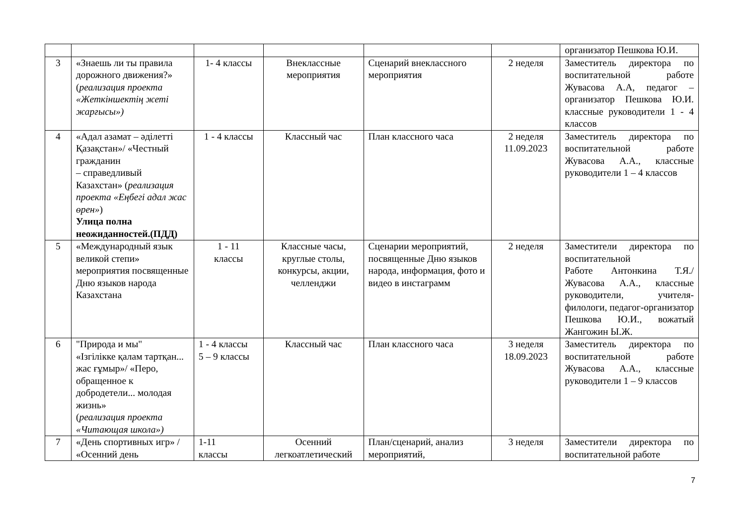| | | | | | | организатор Пешкова Ю.И. |
| 3 | «Знаешь ли ты правила дорожного движения?» ( реализация проекта «Жеткіншектің жеті жарғысы») | 1- 4 классы | Внеклассные мероприятия | Сценарий внеклассного мероприятия | 2 неделя | Заместитель директора по воспитательной работе Жувасова А.А, педагог – организатор Пешкова Ю.И. классные руководители 1 - 4 классов |
| 4 | «Адал азамат – әділетті Қазақстан»/ «Честный гражданин – справедливый Казахстан» ( реализация проекта «Еңбегі адал жас өрен» ) Улица полна неожиданностей.(ПДД) | 1 - 4 классы | Классный час | План классного часа | 2 неделя 11.09.2023 | Заместитель директора по воспитательной работе Жувасова А.А., классные руководители 1 – 4 классов |
| 5 | «Международный язык великой степи» мероприятия посвященные Дню языков народа Казахстана | 1 - 11 классы | Классные часы, круглые столы, конкурсы, акции, челленджи | Сценарии мероприятий, посвященные Дню языков народа, информация, фото и видео в инстаграмм | 2 неделя | Заместители директора по воспитательной Работе Антонкина Т.Я./ Жувасова А.А., классные руководители, учителя-филологи, педагог-организатор Пешкова Ю.И., вожатый Жангожин Ы.Ж. |
| 6 | "Природа и мы" «Ізгілікке қалам тартқан... жас ғұмыр»/ «Перо, обращенное к добродетели... молодая жизнь» ( реализация проекта «Читающая школа») | 1 - 4 классы 5 – 9 классы | Классный час | План классного часа | 3 неделя 18.09.2023 | Заместитель директора по воспитательной работе Жувасова А.А., классные руководители 1 – 9 классов |
| 7 | «День спортивных игр» / «Осенний день | 1-11 классы | Осенний легкоатлетический | План/сценарий, анализ мероприятий, | 3 неделя | Заместители директора по воспитательной работе |
7